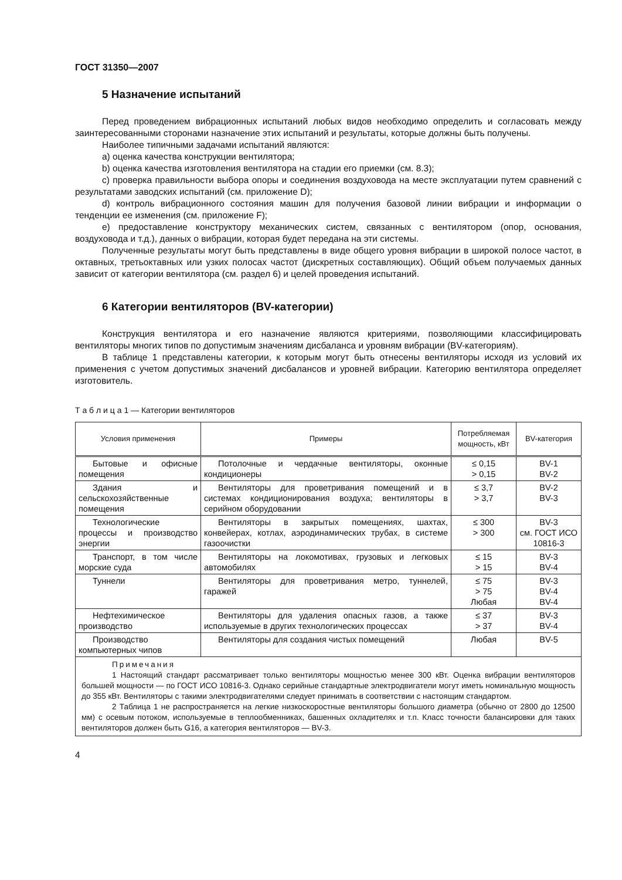ГОСТ 31350—2007
5 Назначение испытаний
Перед проведением вибрационных испытаний любых видов необходимо определить и согласовать между заинтересованными сторонами назначение этих испытаний и результаты, которые должны быть получены.
Наиболее типичными задачами испытаний являются:
a) оценка качества конструкции вентилятора;
b) оценка качества изготовления вентилятора на стадии его приемки (см. 8.3);
c) проверка правильности выбора опоры и соединения воздуховода на месте эксплуатации путем сравнений с результатами заводских испытаний (см. приложение D);
d) контроль вибрационного состояния машин для получения базовой линии вибрации и информации о тенденции ее изменения (см. приложение F);
e) предоставление конструктору механических систем, связанных с вентилятором (опор, основания, воздуховода и т.д.), данных о вибрации, которая будет передана на эти системы.
Полученные результаты могут быть представлены в виде общего уровня вибрации в широкой полосе частот, в октавных, третьоктавных или узких полосах частот (дискретных составляющих). Общий объем получаемых данных зависит от категории вентилятора (см. раздел 6) и целей проведения испытаний.
6 Категории вентиляторов (BV-категории)
Конструкция вентилятора и его назначение являются критериями, позволяющими классифицировать вентиляторы многих типов по допустимым значениям дисбаланса и уровням вибрации (BV-категориям).
В таблице 1 представлены категории, к которым могут быть отнесены вентиляторы исходя из условий их применения с учетом допустимых значений дисбалансов и уровней вибрации. Категорию вентилятора определяет изготовитель.
Т а б л и ц а 1 — Категории вентиляторов
| Условия применения | Примеры | Потребляемая мощность, кВт | BV-категория |
| --- | --- | --- | --- |
| Бытовые и офисные помещения | Потолочные и чердачные вентиляторы, оконные кондиционеры | ≤ 0,15 > 0,15 | BV-1 BV-2 |
| Здания и сельскохозяйственные помещения | Вентиляторы для проветривания помещений и в системах кондиционирования воздуха; вентиляторы в серийном оборудовании | ≤ 3,7 > 3,7 | BV-2 BV-3 |
| Технологические процессы и производство энергии | Вентиляторы в закрытых помещениях, шахтах, конвейерах, котлах, аэродинамических трубах, в системе газоочистки | ≤ 300 > 300 | BV-3 см. ГОСТ ИСО 10816-3 |
| Транспорт, в том числе морские суда | Вентиляторы на локомотивах, грузовых и легковых автомобилях | ≤ 15 > 15 | BV-3 BV-4 |
| Туннели | Вентиляторы для проветривания метро, туннелей, гаражей | ≤ 75 > 75 Любая | BV-3 BV-4 BV-4 |
| Нефтехимическое производство | Вентиляторы для удаления опасных газов, а также используемые в других технологических процессах | ≤ 37 > 37 | BV-3 BV-4 |
| Производство компьютерных чипов | Вентиляторы для создания чистых помещений | Любая | BV-5 |
| Примечания 1 Настоящий стандарт рассматривает только вентиляторы мощностью менее 300 кВт. Оценка вибрации вентиляторов большей мощности — по ГОСТ ИСО 10816-3. Однако серийные стандартные электродвигатели могут иметь номинальную мощность до 355 кВт. Вентиляторы с такими электродвигателями следует принимать в соответствии с настоящим стандартом. 2 Таблица 1 не распространяется на легкие низкоскоростные вентиляторы большого диаметра (обычно от 2800 до 12500 мм) с осевым потоком, используемые в теплообменниках, башенных охладителях и т.п. Класс точности балансировки для таких вентиляторов должен быть G16, а категория вентиляторов — BV-3. | | | |
4